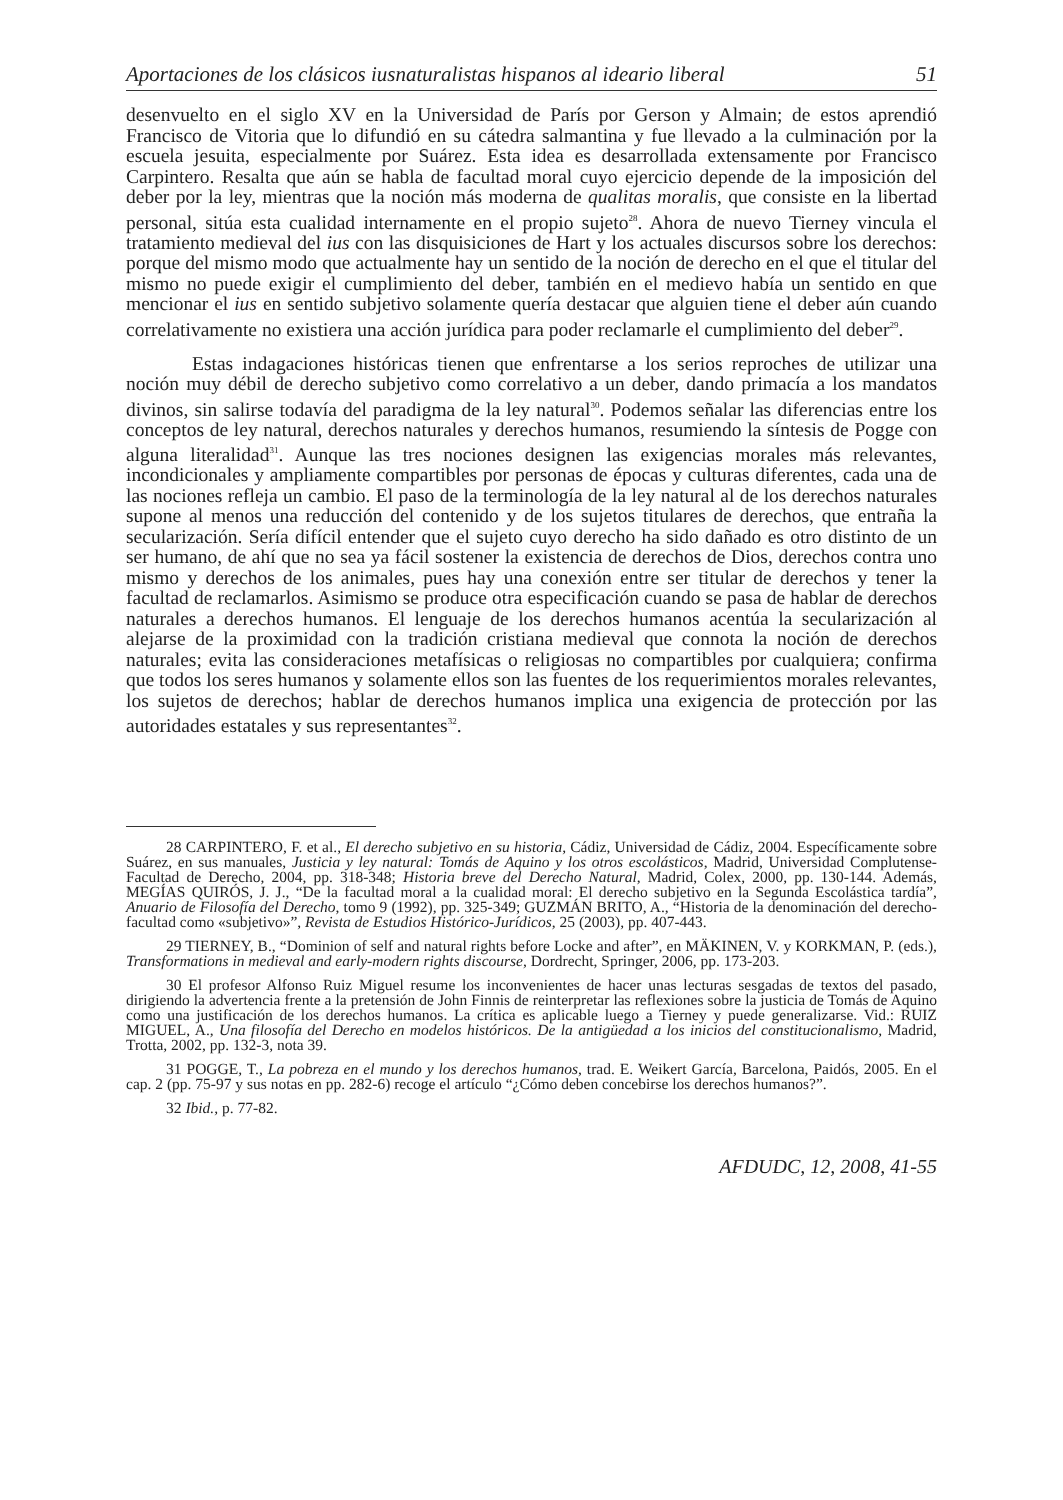Aportaciones de los clásicos iusnaturalistas hispanos al ideario liberal 51
desenvuelto en el siglo XV en la Universidad de París por Gerson y Almain; de estos aprendió Francisco de Vitoria que lo difundió en su cátedra salmantina y fue llevado a la culminación por la escuela jesuita, especialmente por Suárez. Esta idea es desarrollada extensamente por Francisco Carpintero. Resalta que aún se habla de facultad moral cuyo ejercicio depende de la imposición del deber por la ley, mientras que la noción más moderna de qualitas moralis, que consiste en la libertad personal, sitúa esta cualidad internamente en el propio sujeto<sup>28</sup>. Ahora de nuevo Tierney vincula el tratamiento medieval del ius con las disquisiciones de Hart y los actuales discursos sobre los derechos: porque del mismo modo que actualmente hay un sentido de la noción de derecho en el que el titular del mismo no puede exigir el cumplimiento del deber, también en el medievo había un sentido en que mencionar el ius en sentido subjetivo solamente quería destacar que alguien tiene el deber aún cuando correlativamente no existiera una acción jurídica para poder reclamarle el cumplimiento del deber<sup>29</sup>.
Estas indagaciones históricas tienen que enfrentarse a los serios reproches de utilizar una noción muy débil de derecho subjetivo como correlativo a un deber, dando primacía a los mandatos divinos, sin salirse todavía del paradigma de la ley natural<sup>30</sup>. Podemos señalar las diferencias entre los conceptos de ley natural, derechos naturales y derechos humanos, resumiendo la síntesis de Pogge con alguna literalidad<sup>31</sup>. Aunque las tres nociones designen las exigencias morales más relevantes, incondicionales y ampliamente compartibles por personas de épocas y culturas diferentes, cada una de las nociones refleja un cambio. El paso de la terminología de la ley natural al de los derechos naturales supone al menos una reducción del contenido y de los sujetos titulares de derechos, que entraña la secularización. Sería difícil entender que el sujeto cuyo derecho ha sido dañado es otro distinto de un ser humano, de ahí que no sea ya fácil sostener la existencia de derechos de Dios, derechos contra uno mismo y derechos de los animales, pues hay una conexión entre ser titular de derechos y tener la facultad de reclamarlos. Asimismo se produce otra especificación cuando se pasa de hablar de derechos naturales a derechos humanos. El lenguaje de los derechos humanos acentúa la secularización al alejarse de la proximidad con la tradición cristiana medieval que connota la noción de derechos naturales; evita las consideraciones metafísicas o religiosas no compartibles por cualquiera; confirma que todos los seres humanos y solamente ellos son las fuentes de los requerimientos morales relevantes, los sujetos de derechos; hablar de derechos humanos implica una exigencia de protección por las autoridades estatales y sus representantes<sup>32</sup>.
28 CARPINTERO, F. et al., El derecho subjetivo en su historia, Cádiz, Universidad de Cádiz, 2004. Específicamente sobre Suárez, en sus manuales, Justicia y ley natural: Tomás de Aquino y los otros escolásticos, Madrid, Universidad Complutense- Facultad de Derecho, 2004, pp. 318-348; Historia breve del Derecho Natural, Madrid, Colex, 2000, pp. 130-144. Además, MEGÍAS QUIRÓS, J. J., “De la facultad moral a la cualidad moral: El derecho subjetivo en la Segunda Escolástica tardía”, Anuario de Filosofía del Derecho, tomo 9 (1992), pp. 325-349; GUZMÁN BRITO, A., “Historia de la denominación del derecho-facultad como «subjetivo»”, Revista de Estudios Histórico-Jurídicos, 25 (2003), pp. 407-443.
29 TIERNEY, B., “Dominion of self and natural rights before Locke and after”, en MÄKINEN, V. y KORKMAN, P. (eds.), Transformations in medieval and early-modern rights discourse, Dordrecht, Springer, 2006, pp. 173-203.
30 El profesor Alfonso Ruiz Miguel resume los inconvenientes de hacer unas lecturas sesgadas de textos del pasado, dirigiendo la advertencia frente a la pretensión de John Finnis de reinterpretar las reflexiones sobre la justicia de Tomás de Aquino como una justificación de los derechos humanos. La crítica es aplicable luego a Tierney y puede generalizarse. Vid.: RUIZ MIGUEL, A., Una filosofía del Derecho en modelos históricos. De la antigüedad a los inicios del constitucionalismo, Madrid, Trotta, 2002, pp. 132-3, nota 39.
31 POGGE, T., La pobreza en el mundo y los derechos humanos, trad. E. Weikert García, Barcelona, Paidós, 2005. En el cap. 2 (pp. 75-97 y sus notas en pp. 282-6) recoge el artículo “¿Cómo deben concebirse los derechos humanos?”.
32 Ibid., p. 77-82.
AFDUDC, 12, 2008, 41-55